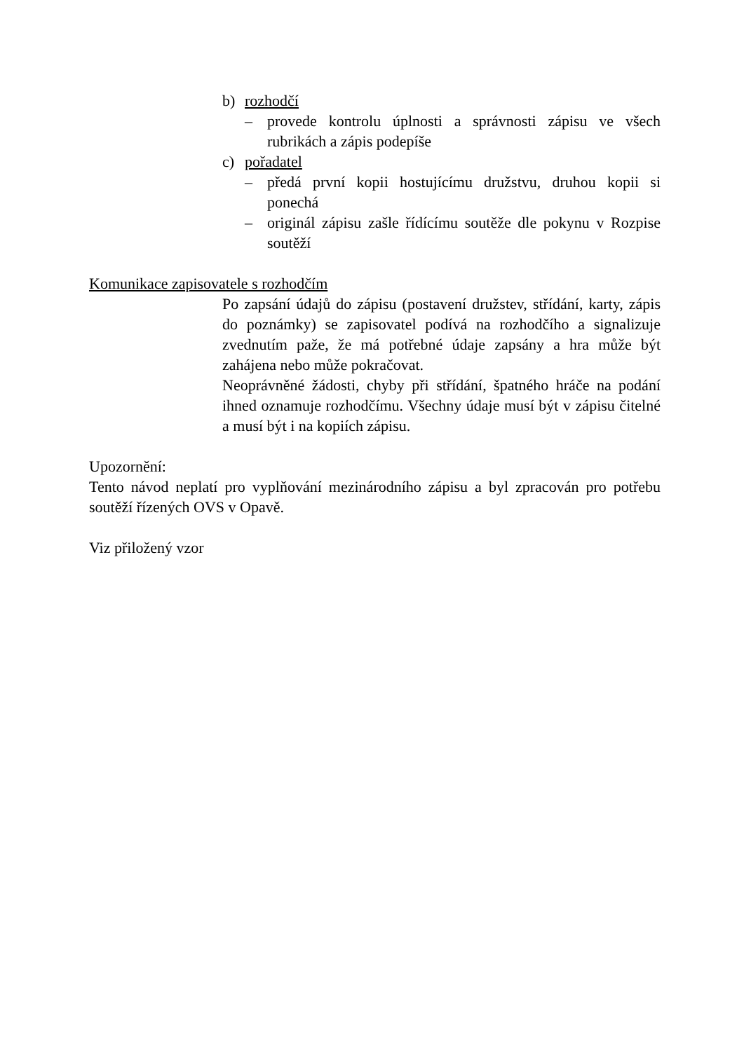b) rozhodčí
– provede kontrolu úplnosti a správnosti zápisu ve všech rubrikách a zápis podepíše
c) pořadatel
– předá první kopii hostujícímu družstvu, druhou kopii si ponechá
– originál zápisu zašle řídícímu soutěže dle pokynu v Rozpise soutěží
Komunikace zapisovatele s rozhodčím
Po zapsání údajů do zápisu (postavení družstev, střídání, karty, zápis do poznámky) se zapisovatel podívá na rozhodčího a signalizuje zvednutím paže, že má potřebné údaje zapsány a hra může být zahájena nebo může pokračovat.
Neoprávněné žádosti, chyby při střídání, špatného hráče na podání ihned oznamuje rozhodčímu. Všechny údaje musí být v zápisu čitelné a musí být i na kopiích zápisu.
Upozornění:
Tento návod neplatí pro vyplňování mezinárodního zápisu a byl zpracován pro potřebu soutěží řízených OVS v Opavě.
Viz přiložený vzor